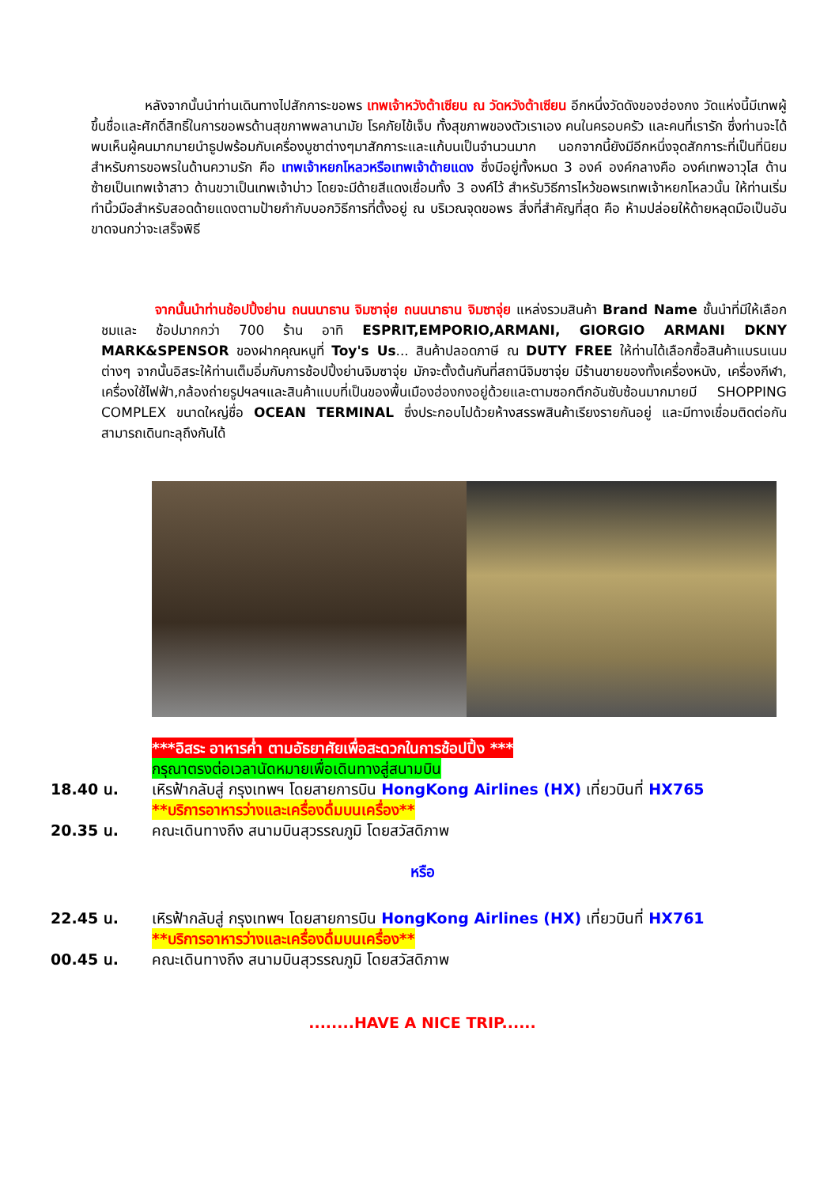หลังจากนั้นนำท่านเดินทางไปสักการะขอพร เทพเจ้าหวังต้าเซียน ณ วัดหวังต้าเซียน อีกหนึ่งวัดดังของฮ่องกง วัดแห่งนี้มีเทพผู้ขึ้นชื่อและศักดิ์สิทธิ์ในการขอพรด้านสุขภาพพลานามัย โรคภัยไข้เจ็บ ทั้งสุขภาพของตัวเราเอง คนในครอบครัว และคนที่เรารัก ซึ่งท่านจะได้พบเห็นผู้คนมากมายนำธูปพร้อมกับเครื่องบูชาต่างๆมาสักการะและแก้บนเป็นจำนวนมาก นอกจากนี้ยังมีอีกหนึ่งจุดสักการะที่เป็นที่นิยมสำหรับการขอพรในด้านความรัก คือ เทพเจ้าหยกโหลวหรือเทพเจ้าด้ายแดง ซึ่งมีอยู่ทั้งหมด 3 องค์ องค์กลางคือ องค์เทพอาวุโส ด้านซ้ายเป็นเทพเจ้าสาว ด้านขวาเป็นเทพเจ้าบ่าว โดยจะมีด้ายสีแดงเชื่อมทั้ง 3 องค์ไว้ สำหรับวิธีการไหว้ขอพรเทพเจ้าหยกโหลวนั้น ให้ท่านเริ่มทำนิ้วมือสำหรับสอดด้ายแดงตามป้ายกำกับบอกวิธีการที่ตั้งอยู่ ณ บริเวณจุดขอพร สิ่งที่สำคัญที่สุด คือ ห้ามปล่อยให้ด้ายหลุดมือเป็นอันขาดจนกว่าจะเสร็จพิธี
    จากนั้นนำท่านช้อปปิ้งย่าน ถนนนาธาน จิมซาจุ่ย ถนนนาธาน จิมซาจุ่ย แหล่งรวมสินค้า Brand Name ชั้นนำที่มีให้เลือกชมและ ช้อปมากกว่า 700 ร้าน อาทิ ESPRIT,EMPORIO,ARMANI, GIORGIO ARMANI DKNY MARK&SPENSOR ของฝากคุณหนูที่ Toy's Us... สินค้าปลอดภาษี ณ DUTY FREE ให้ท่านได้เลือกซื้อสินค้าแบรนเนมต่างๆ จากนั้นอิสระให้ท่านเต็มอิ่มกับการช้อปปิ้งย่านจิมซาจุ่ย มักจะตั้งต้นกันที่สถานีจิมซาจุ่ย มีร้านขายของทั้งเครื่องหนัง, เครื่องกีฬา, เครื่องใช้ไฟฟ้า,กล้องถ่ายรูปฯลฯและสินค้าแบบที่เป็นของพื้นเมืองฮ่องกงอยู่ด้วยและตามซอกตึกอันซับซ้อนมากมายมี SHOPPING COMPLEX ขนาดใหญ่ชื่อ OCEAN TERMINAL ซึ่งประกอบไปด้วยห้างสรรพสินค้าเรียงรายกันอยู่ และมีทางเชื่อมติดต่อกันสามารถเดินทะลุถึงกันได้
***อิสระ อาหารค่ำ ตามอัธยาศัยเพื่อสะดวกในการช้อปปิ้ง ***
กรุณาตรงต่อเวลานัดหมายเพื่อเดินทางสู่สนามบิน
18.40 น. เหิรฟ้ากลับสู่ กรุงเทพฯ โดยสายการบิน HongKong Airlines (HX) เที่ยวบินที่ HX765
**บริการอาหารว่างและเครื่องดื่มบนเครื่อง**
20.35 น. คณะเดินทางถึง สนามบินสุวรรณภูมิ โดยสวัสดิภาพ
หรือ
22.45 น. เหิรฟ้ากลับสู่ กรุงเทพฯ โดยสายการบิน HongKong Airlines (HX) เที่ยวบินที่ HX761
**บริการอาหารว่างและเครื่องดื่มบนเครื่อง**
00.45 น. คณะเดินทางถึง สนามบินสุวรรณภูมิ โดยสวัสดิภาพ
........HAVE A NICE TRIP......